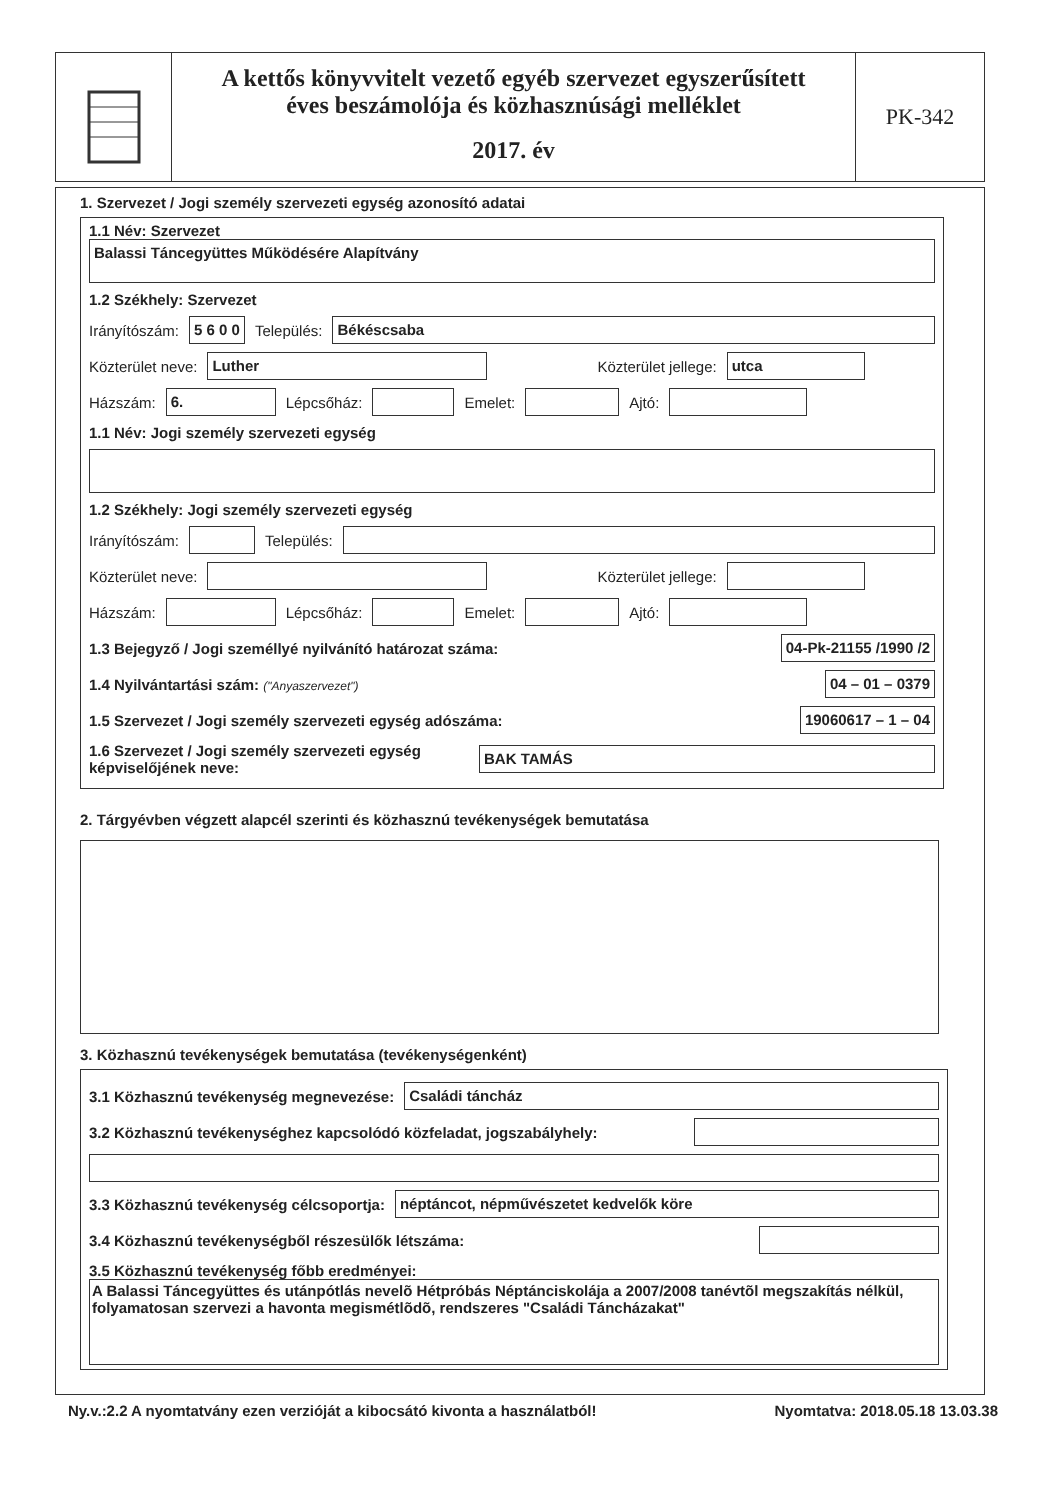A kettős könyvvitelt vezető egyéb szervezet egyszerűsített
éves beszámolója és közhasznúsági melléklet
2017. év
PK-342
1. Szervezet / Jogi személy szervezeti egység azonosító adatai
1.1 Név: Szervezet
Balassi Táncegyüttes Működésére Alapítvány
1.2 Székhely: Szervezet
Irányítószám: 5 6 0 0 Település: Békéscsaba
Közterület neve: Luther Közterület jellege: utca
Házszám: 6. Lépcsőház: Emelet: Ajtó:
1.1 Név: Jogi személy szervezeti egység
1.2 Székhely: Jogi személy szervezeti egység
Irányítószám: Település:
Közterület neve: Közterület jellege:
Házszám: Lépcsőház: Emelet: Ajtó:
1.3 Bejegyző / Jogi személlyé nyilvánító határozat száma: 04-Pk-21155 /1990 /2
1.4 Nyilvántartási szám: ("Anyaszervezet") 04 – 01 – 0379
1.5 Szervezet / Jogi személy szervezeti egység adószáma: 19060617 – 1 – 04
1.6 Szervezet / Jogi személy szervezeti egység képviselőjének neve: BAK TAMÁS
2. Tárgyévben végzett alapcél szerinti és közhasznú tevékenységek bemutatása
3. Közhasznú tevékenységek bemutatása (tevékenységenként)
3.1 Közhasznú tevékenység megnevezése: Családi táncház
3.2 Közhasznú tevékenységhez kapcsolódó közfeladat, jogszabályhely:
3.3 Közhasznú tevékenység célcsoportja: néptáncot, népművészetet kedvelők köre
3.4 Közhasznú tevékenységből részesülők létszáma:
3.5 Közhasznú tevékenység főbb eredményei:
A Balassi Táncegyüttes és utánpótlás nevelõ Hétpróbás Néptánciskolája a 2007/2008 tanévtõl megszakítás nélkül, folyamatosan szervezi a havonta megismétlõdõ, rendszeres "Családi Táncházakat"
Ny.v.:2.2 A nyomtatvány ezen verzióját a kibocsátó kivonta a használatból! Nyomtatva: 2018.05.18 13.03.38